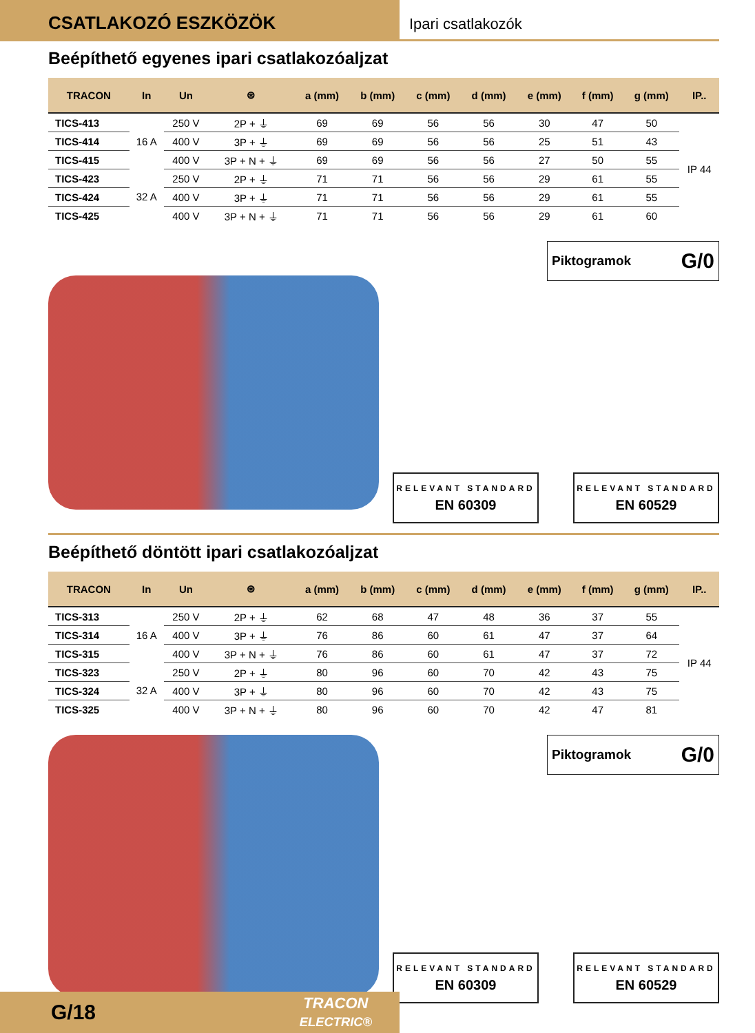CSATLAKOZÓ ESZKÖZÖK
Ipari csatlakozók
Beépíthető egyenes ipari csatlakozóaljzat
| TRACON | In | Un | ⊛ | a (mm) | b (mm) | c (mm) | d (mm) | e (mm) | f (mm) | g (mm) | IP.. |
| --- | --- | --- | --- | --- | --- | --- | --- | --- | --- | --- | --- |
| TICS-413 | 16 A | 250 V | 2P + ⏚ | 69 | 69 | 56 | 56 | 30 | 47 | 50 | IP 44 |
| TICS-414 | | 400 V | 3P + ⏚ | 69 | 69 | 56 | 56 | 25 | 51 | 43 | |
| TICS-415 | | 400 V | 3P + N + ⏚ | 69 | 69 | 56 | 56 | 27 | 50 | 55 | |
| TICS-423 | 32 A | 250 V | 2P + ⏚ | 71 | 71 | 56 | 56 | 29 | 61 | 55 | |
| TICS-424 | | 400 V | 3P + ⏚ | 71 | 71 | 56 | 56 | 29 | 61 | 55 | |
| TICS-425 | | 400 V | 3P + N + ⏚ | 71 | 71 | 56 | 56 | 29 | 61 | 60 | |
Piktogramok G/0
RELEVANT STANDARD
EN 60309
RELEVANT STANDARD
EN 60529
Beépíthető döntött ipari csatlakozóaljzat
| TRACON | In | Un | ⊛ | a (mm) | b (mm) | c (mm) | d (mm) | e (mm) | f (mm) | g (mm) | IP.. |
| --- | --- | --- | --- | --- | --- | --- | --- | --- | --- | --- | --- |
| TICS-313 | 16 A | 250 V | 2P + ⏚ | 62 | 68 | 47 | 48 | 36 | 37 | 55 | IP 44 |
| TICS-314 | | 400 V | 3P + ⏚ | 76 | 86 | 60 | 61 | 47 | 37 | 64 | |
| TICS-315 | | 400 V | 3P + N + ⏚ | 76 | 86 | 60 | 61 | 47 | 37 | 72 | |
| TICS-323 | 32 A | 250 V | 2P + ⏚ | 80 | 96 | 60 | 70 | 42 | 43 | 75 | |
| TICS-324 | | 400 V | 3P + ⏚ | 80 | 96 | 60 | 70 | 42 | 43 | 75 | |
| TICS-325 | | 400 V | 3P + N + ⏚ | 80 | 96 | 60 | 70 | 42 | 47 | 81 | |
Piktogramok G/0
RELEVANT STANDARD
EN 60309
RELEVANT STANDARD
EN 60529
G/18 TRACON
ELECTRIC®